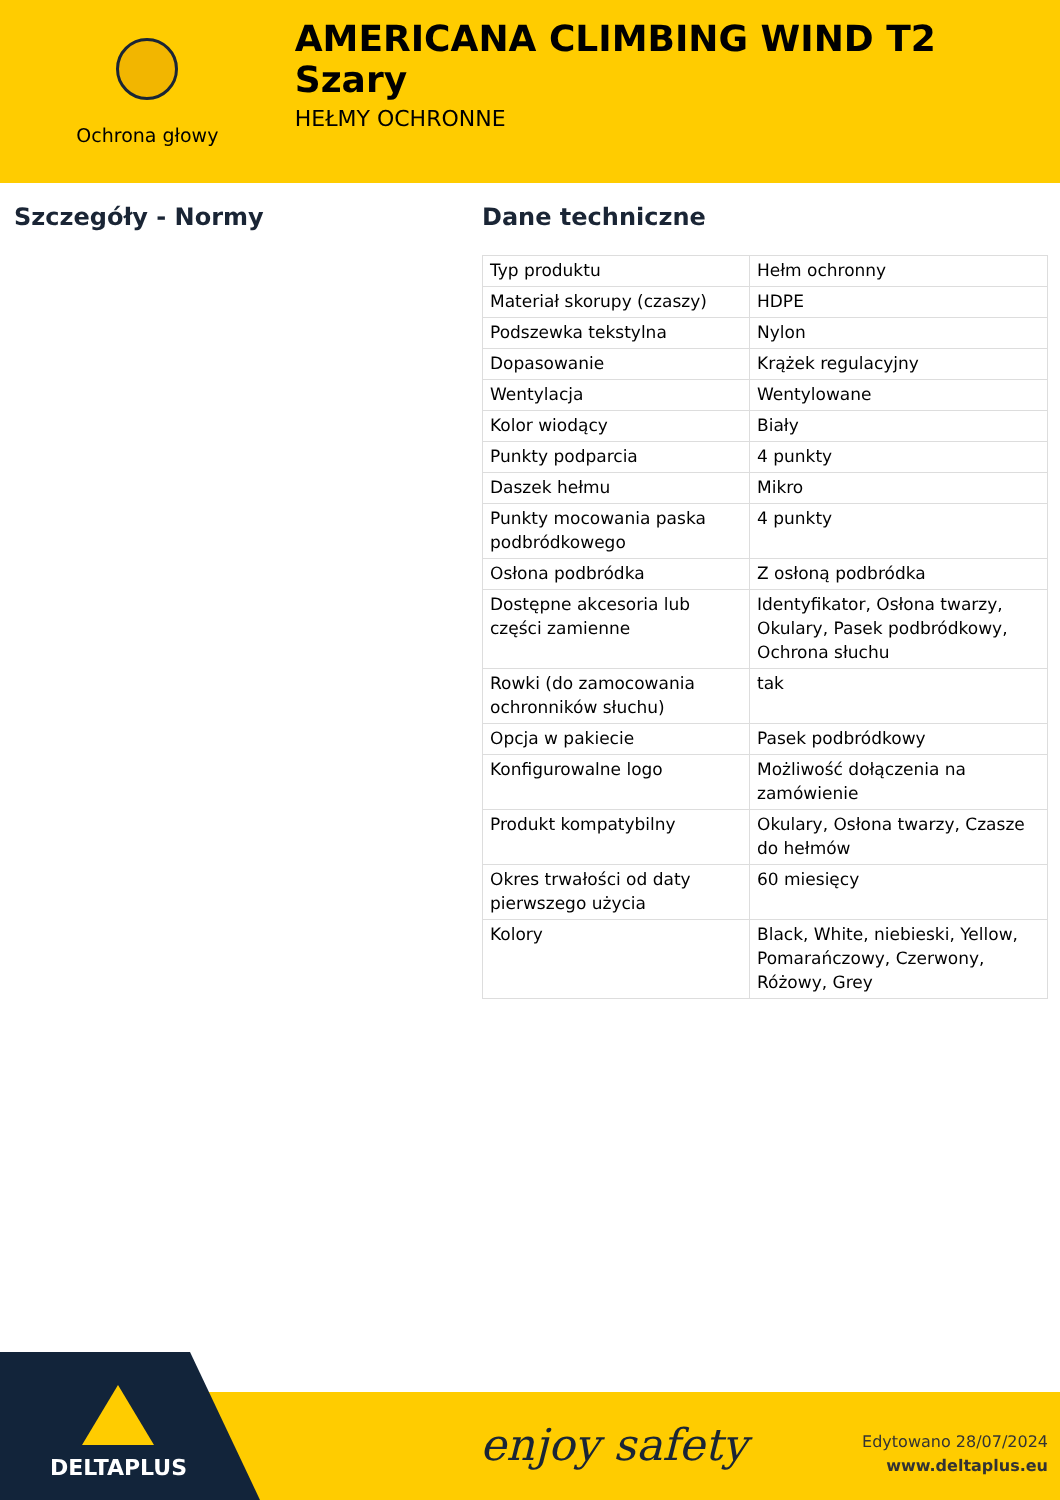Ochrona głowy
AMERICANA CLIMBING WIND T2 Szary
HEŁMY OCHRONNE
Szczegóły - Normy Dane techniczne
| Typ produktu | Hełm ochronny |
| Materiał skorupy (czaszy) | HDPE |
| Podszewka tekstylna | Nylon |
| Dopasowanie | Krążek regulacyjny |
| Wentylacja | Wentylowane |
| Kolor wiodący | Biały |
| Punkty podparcia | 4 punkty |
| Daszek hełmu | Mikro |
| Punkty mocowania paska podbródkowego | 4 punkty |
| Osłona podbródka | Z osłoną podbródka |
| Dostępne akcesoria lub części zamienne | Identyfikator, Osłona twarzy, Okulary, Pasek podbródkowy, Ochrona słuchu |
| Rowki (do zamocowania ochronników słuchu) | tak |
| Opcja w pakiecie | Pasek podbródkowy |
| Konfigurowalne logo | Możliwość dołączenia na zamówienie |
| Produkt kompatybilny | Okulary, Osłona twarzy, Czasze do hełmów |
| Okres trwałości od daty pierwszego użycia | 60 miesięcy |
| Kolory | Black, White, niebieski, Yellow, Pomarańczowy, Czerwony, Różowy, Grey |
DELTAPLUS
enjoy safety
Edytowano 28/07/2024
www.deltaplus.eu